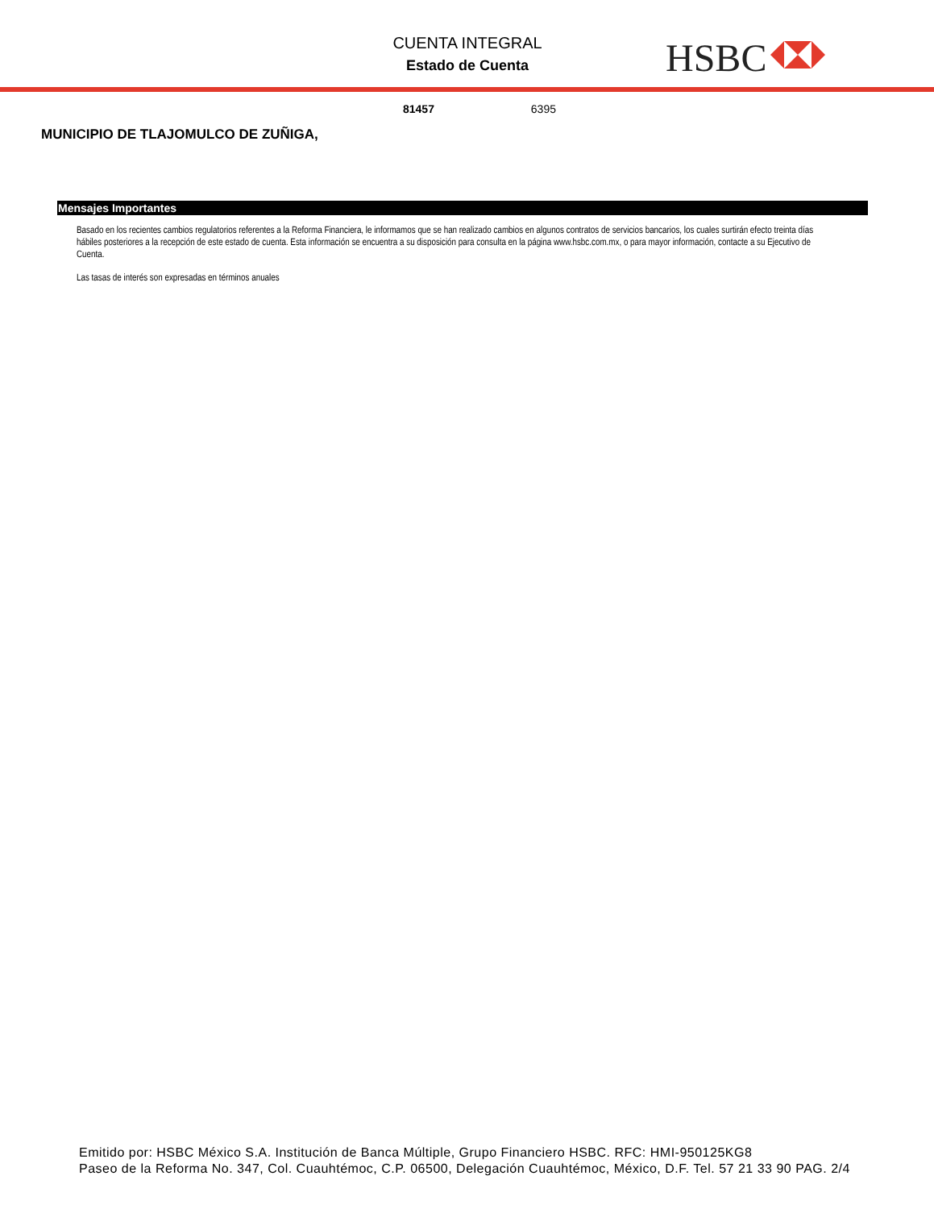CUENTA INTEGRAL
Estado de Cuenta
HSBC
81457 6395
MUNICIPIO DE TLAJOMULCO DE ZUÑIGA,
Mensajes Importantes
Basado en los recientes cambios regulatorios referentes a la Reforma Financiera, le informamos que se han realizado cambios en algunos contratos de servicios bancarios, los cuales surtirán efecto treinta días hábiles posteriores a la recepción de este estado de cuenta. Esta información se encuentra a su disposición para consulta en la página www.hsbc.com.mx, o para mayor información, contacte a su Ejecutivo de Cuenta.
Las tasas de interés son expresadas en términos anuales
Emitido por: HSBC México S.A. Institución de Banca Múltiple, Grupo Financiero HSBC. RFC: HMI-950125KG8
Paseo de la Reforma No. 347, Col. Cuauhtémoc, C.P. 06500, Delegación Cuauhtémoc, México, D.F. Tel. 57 21 33 90 PAG. 2/4